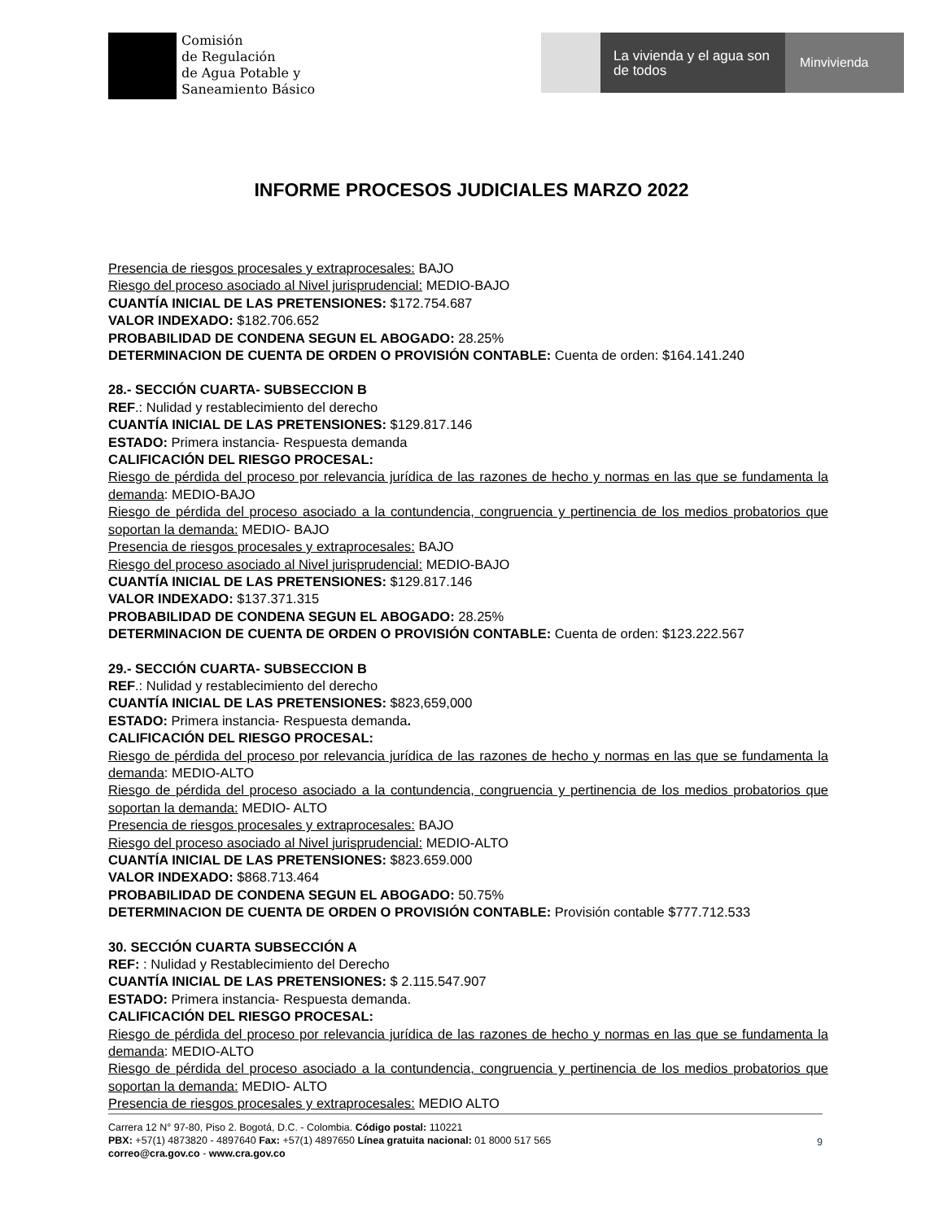Comisión
de Regulación
de Agua Potable y
Saneamiento Básico
La vivienda y el agua son de todos
Minvivienda
INFORME PROCESOS JUDICIALES MARZO 2022
Presencia de riesgos procesales y extraprocesales: BAJO
Riesgo del proceso asociado al Nivel jurisprudencial: MEDIO-BAJO
CUANTÍA INICIAL DE LAS PRETENSIONES: $172.754.687
VALOR INDEXADO: $182.706.652
PROBABILIDAD DE CONDENA SEGUN EL ABOGADO: 28.25%
DETERMINACION DE CUENTA DE ORDEN O PROVISIÓN CONTABLE: Cuenta de orden: $164.141.240
28.- SECCIÓN CUARTA- SUBSECCION B
REF.: Nulidad y restablecimiento del derecho
CUANTÍA INICIAL DE LAS PRETENSIONES: $129.817.146
ESTADO: Primera instancia- Respuesta demanda
CALIFICACIÓN DEL RIESGO PROCESAL:
Riesgo de pérdida del proceso por relevancia jurídica de las razones de hecho y normas en las que se fundamenta la demanda: MEDIO-BAJO
Riesgo de pérdida del proceso asociado a la contundencia, congruencia y pertinencia de los medios probatorios que soportan la demanda: MEDIO- BAJO
Presencia de riesgos procesales y extraprocesales: BAJO
Riesgo del proceso asociado al Nivel jurisprudencial: MEDIO-BAJO
CUANTÍA INICIAL DE LAS PRETENSIONES: $129.817.146
VALOR INDEXADO: $137.371.315
PROBABILIDAD DE CONDENA SEGUN EL ABOGADO: 28.25%
DETERMINACION DE CUENTA DE ORDEN O PROVISIÓN CONTABLE: Cuenta de orden: $123.222.567
29.- SECCIÓN CUARTA- SUBSECCION B
REF.: Nulidad y restablecimiento del derecho
CUANTÍA INICIAL DE LAS PRETENSIONES: $823,659,000
ESTADO: Primera instancia- Respuesta demanda.
CALIFICACIÓN DEL RIESGO PROCESAL:
Riesgo de pérdida del proceso por relevancia jurídica de las razones de hecho y normas en las que se fundamenta la demanda: MEDIO-ALTO
Riesgo de pérdida del proceso asociado a la contundencia, congruencia y pertinencia de los medios probatorios que soportan la demanda: MEDIO- ALTO
Presencia de riesgos procesales y extraprocesales: BAJO
Riesgo del proceso asociado al Nivel jurisprudencial: MEDIO-ALTO
CUANTÍA INICIAL DE LAS PRETENSIONES: $823.659.000
VALOR INDEXADO: $868.713.464
PROBABILIDAD DE CONDENA SEGUN EL ABOGADO: 50.75%
DETERMINACION DE CUENTA DE ORDEN O PROVISIÓN CONTABLE: Provisión contable $777.712.533
30. SECCIÓN CUARTA SUBSECCIÓN A
REF: : Nulidad y Restablecimiento del Derecho
CUANTÍA INICIAL DE LAS PRETENSIONES: $ 2.115.547.907
ESTADO: Primera instancia- Respuesta demanda.
CALIFICACIÓN DEL RIESGO PROCESAL:
Riesgo de pérdida del proceso por relevancia jurídica de las razones de hecho y normas en las que se fundamenta la demanda: MEDIO-ALTO
Riesgo de pérdida del proceso asociado a la contundencia, congruencia y pertinencia de los medios probatorios que soportan la demanda: MEDIO- ALTO
Presencia de riesgos procesales y extraprocesales: MEDIO ALTO
Carrera 12 N° 97-80, Piso 2. Bogotá, D.C. - Colombia. Código postal: 110221
PBX: +57(1) 4873820 - 4897640 Fax: +57(1) 4897650 Línea gratuita nacional: 01 8000 517 565
correo@cra.gov.co - www.cra.gov.co
9